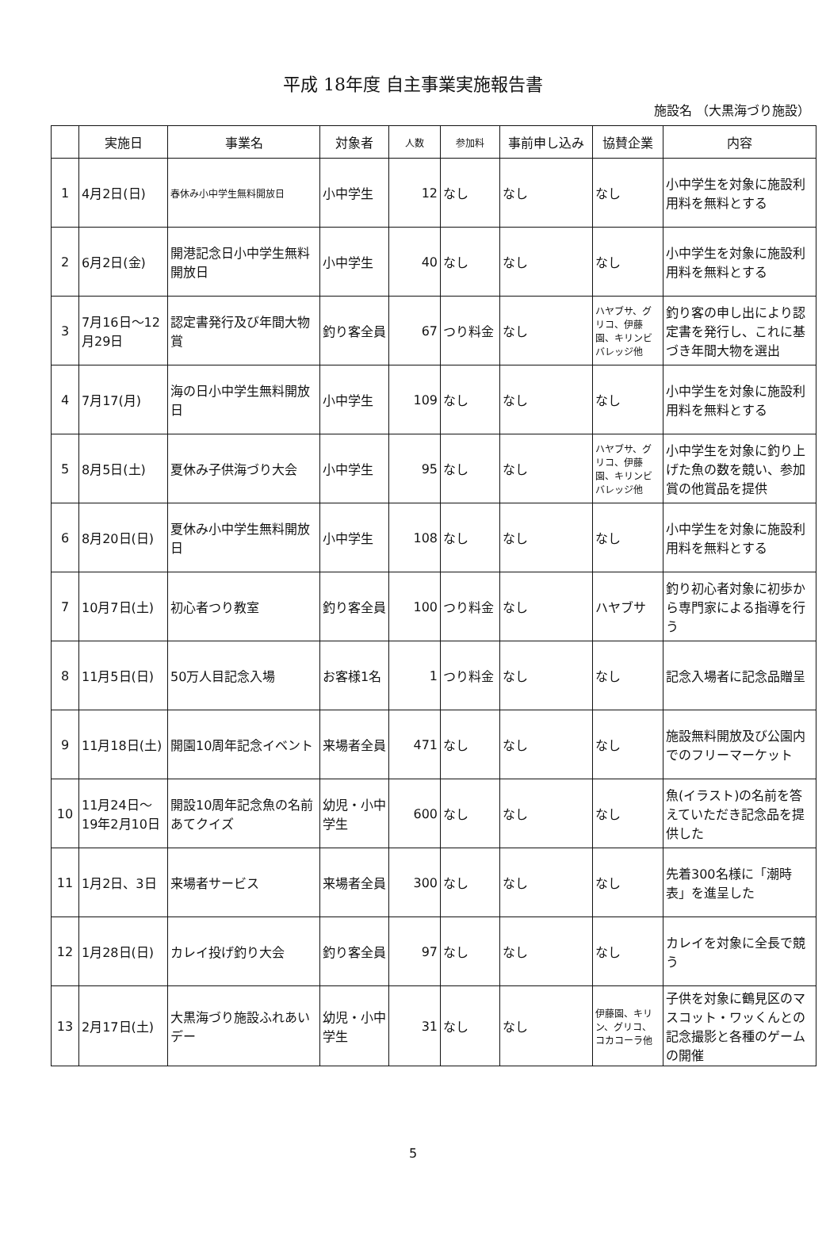平成 18年度 自主事業実施報告書
施設名 （大黒海づり施設）
| | 実施日 | 事業名 | 対象者 | 人数 | 参加料 | 事前申し込み | 協賛企業 | 内容 |
| --- | --- | --- | --- | --- | --- | --- | --- | --- |
| 1 | 4月2日(日) | 春休み小中学生無料開放日 | 小中学生 | 12 | なし | なし | なし | 小中学生を対象に施設利用料を無料とする |
| 2 | 6月2日(金) | 開港記念日小中学生無料開放日 | 小中学生 | 40 | なし | なし | なし | 小中学生を対象に施設利用料を無料とする |
| 3 | 7月16日～12月29日 | 認定書発行及び年間大物賞 | 釣り客全員 | 67 | つり料金 | なし | ハヤブサ、グリコ、伊藤園、キリンビバレッジ他 | 釣り客の申し出により認定書を発行し、これに基づき年間大物を選出 |
| 4 | 7月17(月) | 海の日小中学生無料開放日 | 小中学生 | 109 | なし | なし | なし | 小中学生を対象に施設利用料を無料とする |
| 5 | 8月5日(土) | 夏休み子供海づり大会 | 小中学生 | 95 | なし | なし | ハヤブサ、グリコ、伊藤園、キリンビバレッジ他 | 小中学生を対象に釣り上げた魚の数を競い、参加賞の他賞品を提供 |
| 6 | 8月20日(日) | 夏休み小中学生無料開放日 | 小中学生 | 108 | なし | なし | なし | 小中学生を対象に施設利用料を無料とする |
| 7 | 10月7日(土) | 初心者つり教室 | 釣り客全員 | 100 | つり料金 | なし | ハヤブサ | 釣り初心者対象に初歩から専門家による指導を行う |
| 8 | 11月5日(日) | 50万人目記念入場 | お客様1名 | 1 | つり料金 | なし | なし | 記念入場者に記念品贈呈 |
| 9 | 11月18日(土) | 開園10周年記念イベント | 来場者全員 | 471 | なし | なし | なし | 施設無料開放及び公園内でのフリーマーケット |
| 10 | 11月24日～19年2月10日 | 開設10周年記念魚の名前あてクイズ | 幼児・小中学生 | 600 | なし | なし | なし | 魚(イラスト)の名前を答えていただき記念品を提供した |
| 11 | 1月2日、3日 | 来場者サービス | 来場者全員 | 300 | なし | なし | なし | 先着300名様に「潮時表」を進呈した |
| 12 | 1月28日(日) | カレイ投げ釣り大会 | 釣り客全員 | 97 | なし | なし | なし | カレイを対象に全長で競う |
| 13 | 2月17日(土) | 大黒海づり施設ふれあいデー | 幼児・小中学生 | 31 | なし | なし | 伊藤園、キリン、グリコ、コカコーラ他 | 子供を対象に鶴見区のマスコット・ワッくんとの記念撮影と各種のゲームの開催 |
5